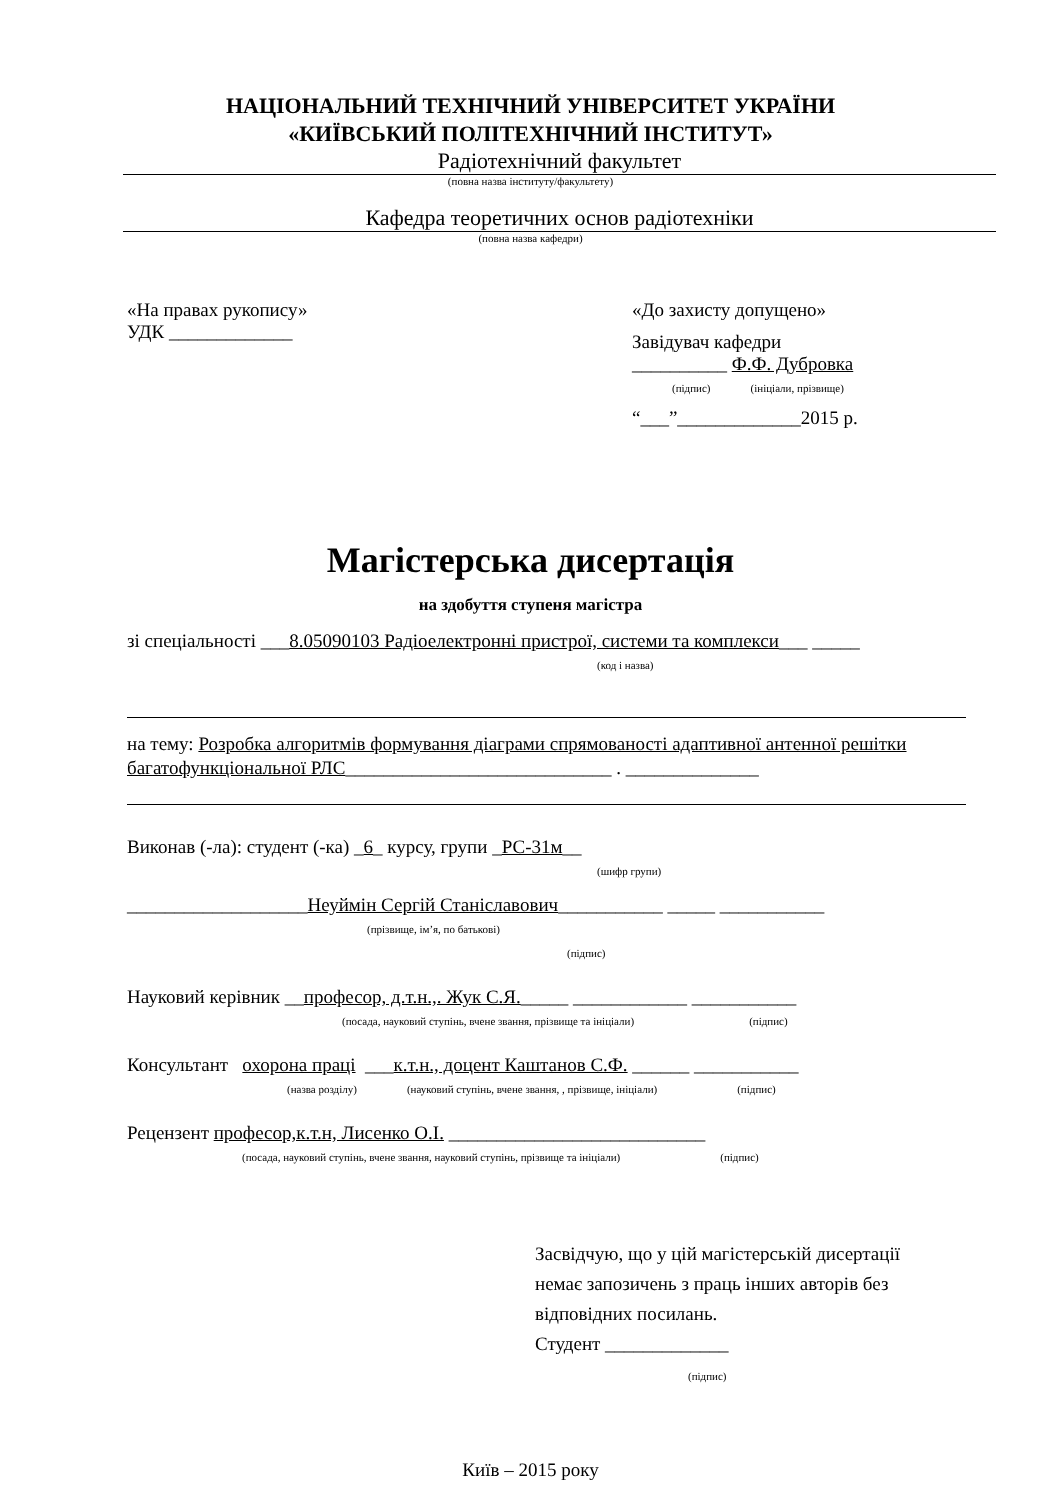НАЦІОНАЛЬНИЙ ТЕХНІЧНИЙ УНІВЕРСИТЕТ УКРАЇНИ
«КИЇВСЬКИЙ ПОЛІТЕХНІЧНИЙ ІНСТИТУТ»
Радіотехнічний факультет
(повна назва інституту/факультету)
Кафедра теоретичних основ радіотехніки
(повна назва кафедри)
«На правах рукопису»
УДК _____________
«До захисту допущено»
Завідувач кафедри
__________ Ф.Ф. Дубровка
(підпис) (ініціали, прізвище)
“___”_____________2015 р.
Магістерська дисертація
на здобуття ступеня магістра
зі спеціальності ___8.05090103 Радіоелектронні пристрої, системи та комплекси___ _____
(код і назва)
на тему: Розробка алгоритмів формування діаграми спрямованості адаптивної антенної решітки багатофункціональної РЛС____________________________ . ______________
Виконав (-ла): студент (-ка) _6_ курсу, групи _РС-31м__
(шифр групи)
___________________Неуймін Сергій Станіславович___________ _____ ___________
(прізвище, ім’я, по батькові) (підпис)
Науковий керівник __професор, д.т.н.,. Жук С.Я._____ ____________ ___________
(посада, науковий ступінь, вчене звання, прізвище та ініціали) (підпис)
Консультант охорона праці ___к.т.н., доцент Каштанов С.Ф. ______ ___________
(назва розділу) (науковий ступінь, вчене звання, , прізвище, ініціали) (підпис)
Рецензент професор,к.т.н, Лисенко О.І. ___________________________
(посада, науковий ступінь, вчене звання, науковий ступінь, прізвище та ініціали) (підпис)
Засвідчую, що у цій магістерській дисертації
немає запозичень з праць інших авторів без
відповідних посилань.
Студент _____________
(підпис)
Київ – 2015 року